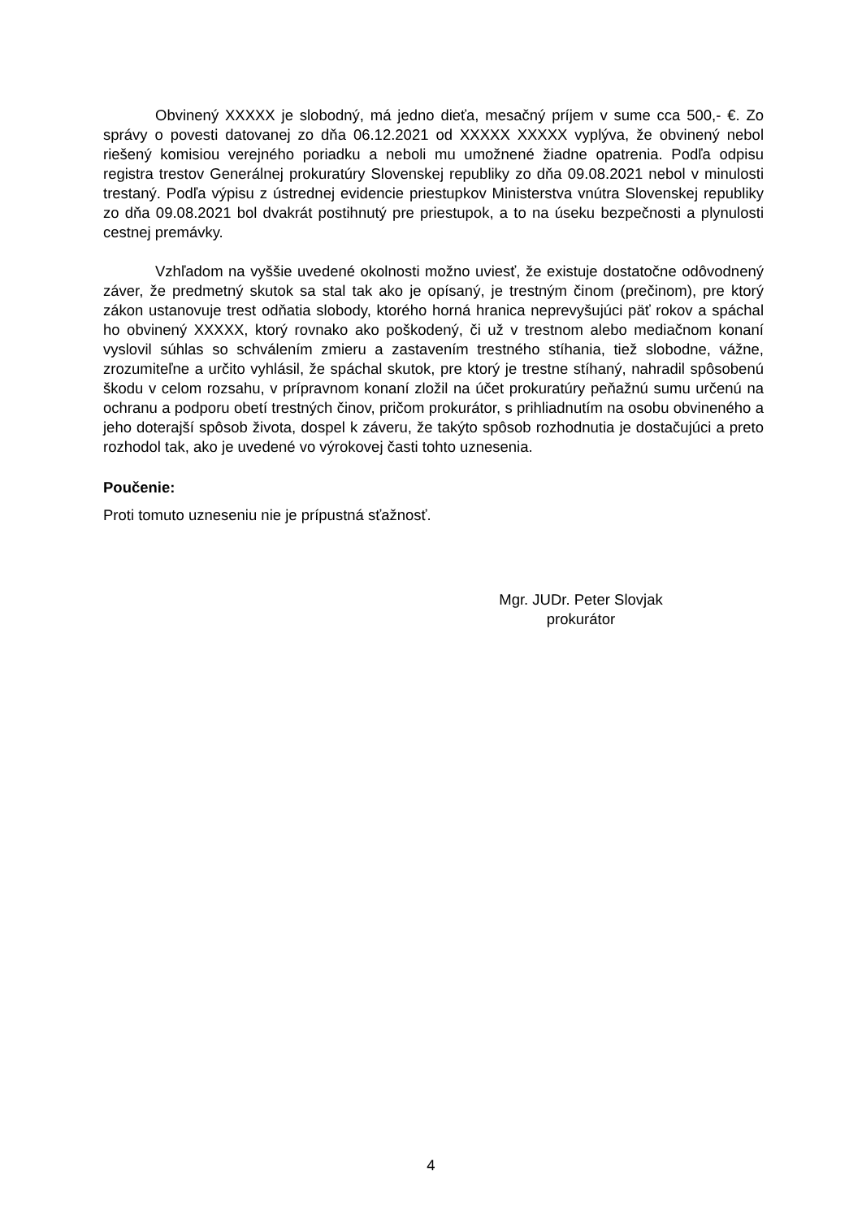Obvinený XXXXX je slobodný, má jedno dieťa, mesačný príjem v sume cca 500,- €. Zo správy o povesti datovanej zo dňa 06.12.2021 od XXXXX XXXXX vyplýva, že obvinený nebol riešený komisiou verejného poriadku a neboli mu umožnené žiadne opatrenia. Podľa odpisu registra trestov Generálnej prokuratúry Slovenskej republiky zo dňa 09.08.2021 nebol v minulosti trestaný. Podľa výpisu z ústrednej evidencie priestupkov Ministerstva vnútra Slovenskej republiky zo dňa 09.08.2021 bol dvakrát postihnutý pre priestupok, a to na úseku bezpečnosti a plynulosti cestnej premávky.
Vzhľadom na vyššie uvedené okolnosti možno uviesť, že existuje dostatočne odôvodnený záver, že predmetný skutok sa stal tak ako je opísaný, je trestným činom (prečinom), pre ktorý zákon ustanovuje trest odňatia slobody, ktorého horná hranica neprevyšujúci päť rokov a spáchal ho obvinený XXXXX, ktorý rovnako ako poškodený, či už v trestnom alebo mediačnom konaní vyslovil súhlas so schválením zmieru a zastavením trestného stíhania, tiež slobodne, vážne, zrozumiteľne a určito vyhlásil, že spáchal skutok, pre ktorý je trestne stíhaný, nahradil spôsobenú škodu v celom rozsahu, v prípravnom konaní zložil na účet prokuratúry peňažnú sumu určenú na ochranu a podporu obetí trestných činov, pričom prokurátor, s prihliadnutím na osobu obvineného a jeho doterajší spôsob života, dospel k záveru, že takýto spôsob rozhodnutia je dostačujúci a preto rozhodol tak, ako je uvedené vo výrokovej časti tohto uznesenia.
Poučenie:
Proti tomuto uzneseniu nie je prípustná sťažnosť.
Mgr. JUDr. Peter Slovjak
prokurátor
4